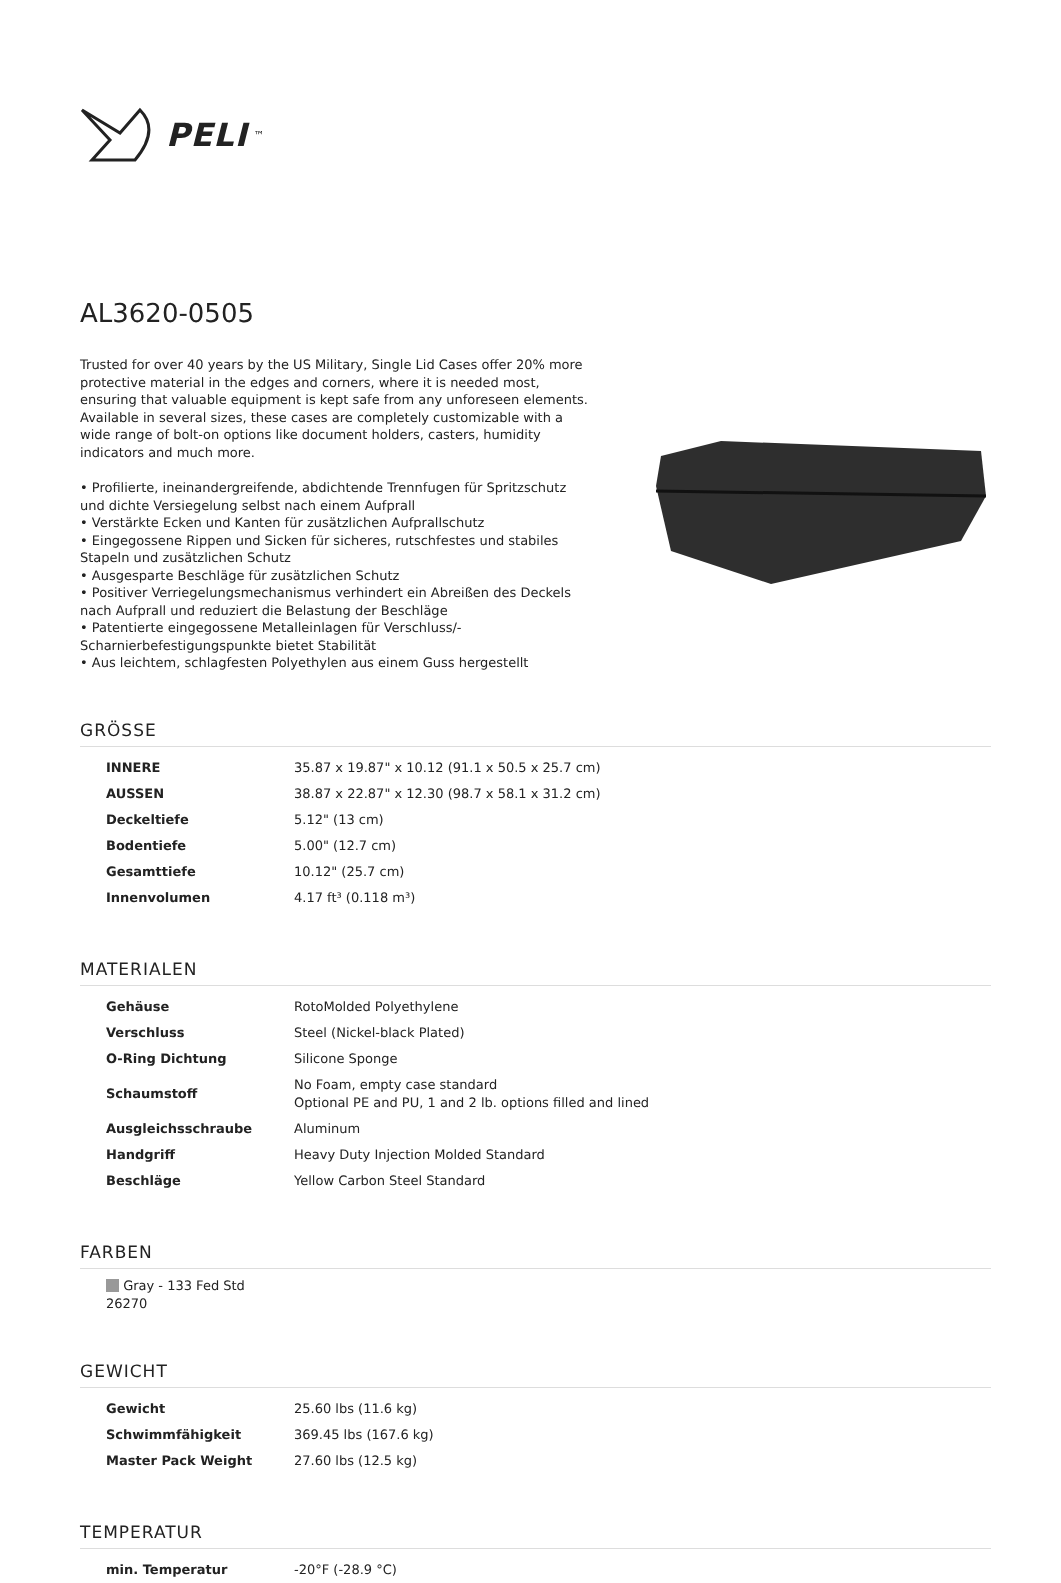PELI<sup>™</sup>
AL3620-0505
Trusted for over 40 years by the US Military, Single Lid Cases offer 20% more protective material in the edges and corners, where it is needed most, ensuring that valuable equipment is kept safe from any unforeseen elements. Available in several sizes, these cases are completely customizable with a wide range of bolt-on options like document holders, casters, humidity indicators and much more.
• Profilierte, ineinandergreifende, abdichtende Trennfugen für Spritzschutz und dichte Versiegelung selbst nach einem Aufprall
• Verstärkte Ecken und Kanten für zusätzlichen Aufprallschutz
• Eingegossene Rippen und Sicken für sicheres, rutschfestes und stabiles Stapeln und zusätzlichen Schutz
• Ausgesparte Beschläge für zusätzlichen Schutz
• Positiver Verriegelungsmechanismus verhindert ein Abreißen des Deckels nach Aufprall und reduziert die Belastung der Beschläge
• Patentierte eingegossene Metalleinlagen für Verschluss/-Scharnierbefestigungspunkte bietet Stabilität
• Aus leichtem, schlagfesten Polyethylen aus einem Guss hergestellt
GRÖSSE
| INNERE | 35.87 x 19.87" x 10.12 (91.1 x 50.5 x 25.7 cm) |
| AUSSEN | 38.87 x 22.87" x 12.30 (98.7 x 58.1 x 31.2 cm) |
| Deckeltiefe | 5.12" (13 cm) |
| Bodentiefe | 5.00" (12.7 cm) |
| Gesamttiefe | 10.12" (25.7 cm) |
| Innenvolumen | 4.17 ft³ (0.118 m³) |
MATERIALEN
| Gehäuse | RotoMolded Polyethylene |
| Verschluss | Steel (Nickel-black Plated) |
| O-Ring Dichtung | Silicone Sponge |
| Schaumstoff | No Foam, empty case standard Optional PE and PU, 1 and 2 lb. options filled and lined |
| Ausgleichsschraube | Aluminum |
| Handgriff | Heavy Duty Injection Molded Standard |
| Beschläge | Yellow Carbon Steel Standard |
FARBEN
Gray - 133 Fed Std 26270
GEWICHT
| Gewicht | 25.60 lbs (11.6 kg) |
| Schwimmfähigkeit | 369.45 lbs (167.6 kg) |
| Master Pack Weight | 27.60 lbs (12.5 kg) |
TEMPERATUR
| min. Temperatur | -20°F (-28.9 °C) |